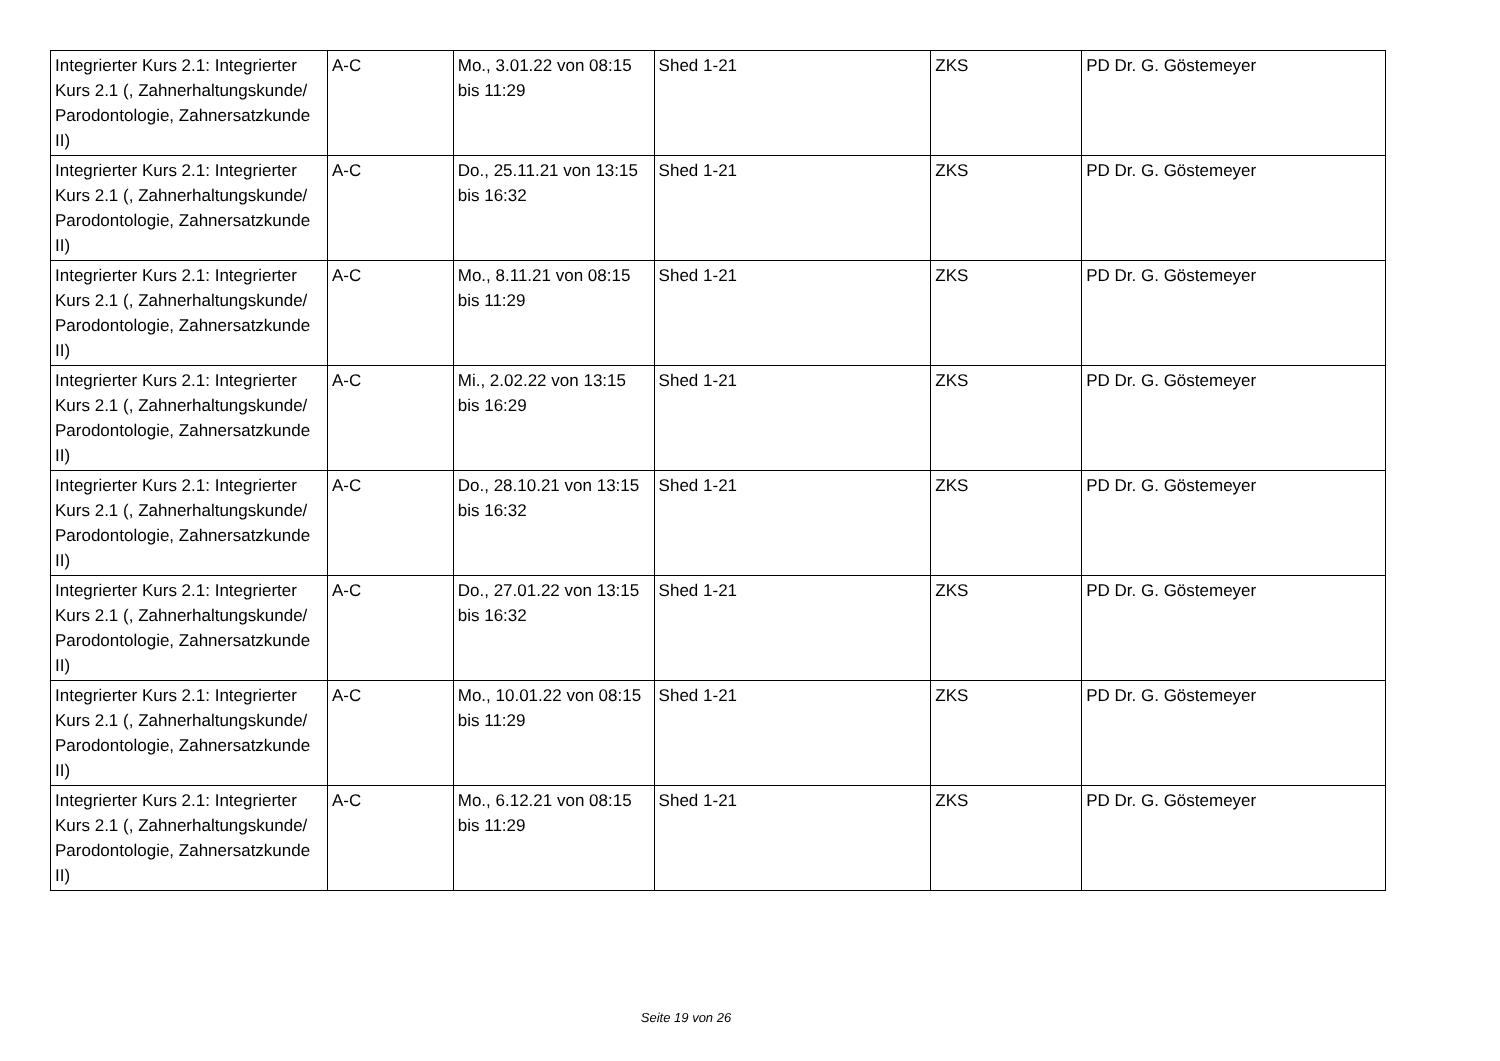| Integrierter Kurs 2.1: Integrierter Kurs 2.1 (, Zahnerhaltungskunde/ Parodontologie, Zahnersatzkunde II) | A-C | Mo., 3.01.22 von 08:15 bis 11:29 | Shed 1-21 | ZKS | PD Dr. G. Göstemeyer |
| Integrierter Kurs 2.1: Integrierter Kurs 2.1 (, Zahnerhaltungskunde/ Parodontologie, Zahnersatzkunde II) | A-C | Do., 25.11.21 von 13:15 bis 16:32 | Shed 1-21 | ZKS | PD Dr. G. Göstemeyer |
| Integrierter Kurs 2.1: Integrierter Kurs 2.1 (, Zahnerhaltungskunde/ Parodontologie, Zahnersatzkunde II) | A-C | Mo., 8.11.21 von 08:15 bis 11:29 | Shed 1-21 | ZKS | PD Dr. G. Göstemeyer |
| Integrierter Kurs 2.1: Integrierter Kurs 2.1 (, Zahnerhaltungskunde/ Parodontologie, Zahnersatzkunde II) | A-C | Mi., 2.02.22 von 13:15 bis 16:29 | Shed 1-21 | ZKS | PD Dr. G. Göstemeyer |
| Integrierter Kurs 2.1: Integrierter Kurs 2.1 (, Zahnerhaltungskunde/ Parodontologie, Zahnersatzkunde II) | A-C | Do., 28.10.21 von 13:15 bis 16:32 | Shed 1-21 | ZKS | PD Dr. G. Göstemeyer |
| Integrierter Kurs 2.1: Integrierter Kurs 2.1 (, Zahnerhaltungskunde/ Parodontologie, Zahnersatzkunde II) | A-C | Do., 27.01.22 von 13:15 bis 16:32 | Shed 1-21 | ZKS | PD Dr. G. Göstemeyer |
| Integrierter Kurs 2.1: Integrierter Kurs 2.1 (, Zahnerhaltungskunde/ Parodontologie, Zahnersatzkunde II) | A-C | Mo., 10.01.22 von 08:15 bis 11:29 | Shed 1-21 | ZKS | PD Dr. G. Göstemeyer |
| Integrierter Kurs 2.1: Integrierter Kurs 2.1 (, Zahnerhaltungskunde/ Parodontologie, Zahnersatzkunde II) | A-C | Mo., 6.12.21 von 08:15 bis 11:29 | Shed 1-21 | ZKS | PD Dr. G. Göstemeyer |
Seite 19 von 26